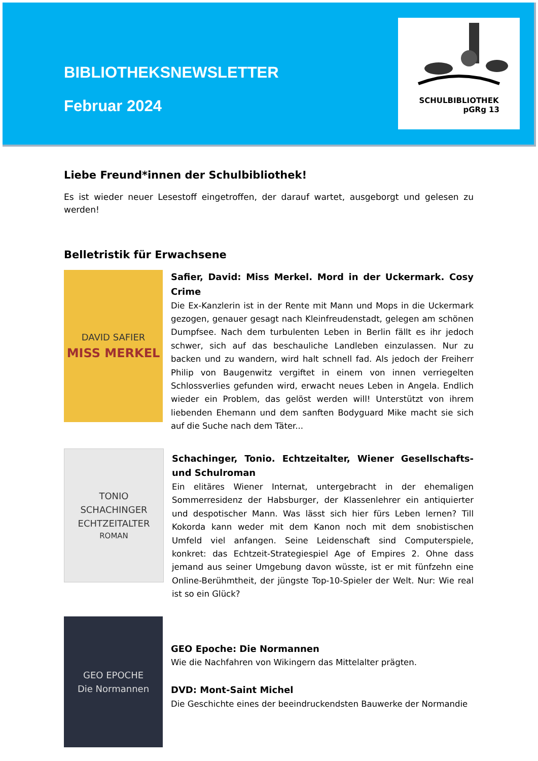BIBLIOTHEKSNEWSLETTER
Februar 2024
SCHULBIBLIOTHEK
pGRg 13
Liebe Freund*innen der Schulbibliothek!
Es ist wieder neuer Lesestoff eingetroffen, der darauf wartet, ausgeborgt und gelesen zu werden!
Belletristik für Erwachsene
DAVID SAFIER
MISS MERKEL
Safier, David: Miss Merkel. Mord in der Uckermark. Cosy Crime
Die Ex-Kanzlerin ist in der Rente mit Mann und Mops in die Uckermark gezogen, genauer gesagt nach Kleinfreudenstadt, gelegen am schönen Dumpfsee. Nach dem turbulenten Leben in Berlin fällt es ihr jedoch schwer, sich auf das beschauliche Landleben einzulassen. Nur zu backen und zu wandern, wird halt schnell fad. Als jedoch der Freiherr Philip von Baugenwitz vergiftet in einem von innen verriegelten Schlossverlies gefunden wird, erwacht neues Leben in Angela. Endlich wieder ein Problem, das gelöst werden will! Unterstützt von ihrem liebenden Ehemann und dem sanften Bodyguard Mike macht sie sich auf die Suche nach dem Täter...
TONIO SCHACHINGER
ECHTZEITALTER
ROMAN
Schachinger, Tonio. Echtzeitalter, Wiener Gesellschafts- und Schulroman
Ein elitäres Wiener Internat, untergebracht in der ehemaligen Sommerresidenz der Habsburger, der Klassenlehrer ein antiquierter und despotischer Mann. Was lässt sich hier fürs Leben lernen? Till Kokorda kann weder mit dem Kanon noch mit dem snobistischen Umfeld viel anfangen. Seine Leidenschaft sind Computerspiele, konkret: das Echtzeit-Strategiespiel Age of Empires 2. Ohne dass jemand aus seiner Umgebung davon wüsste, ist er mit fünfzehn eine Online-Berühmtheit, der jüngste Top-10-Spieler der Welt. Nur: Wie real ist so ein Glück?
GEO EPOCHE
Die Normannen
GEO Epoche: Die Normannen
Wie die Nachfahren von Wikingern das Mittelalter prägten.
DVD: Mont-Saint Michel
Die Geschichte eines der beeindruckendsten Bauwerke der Normandie